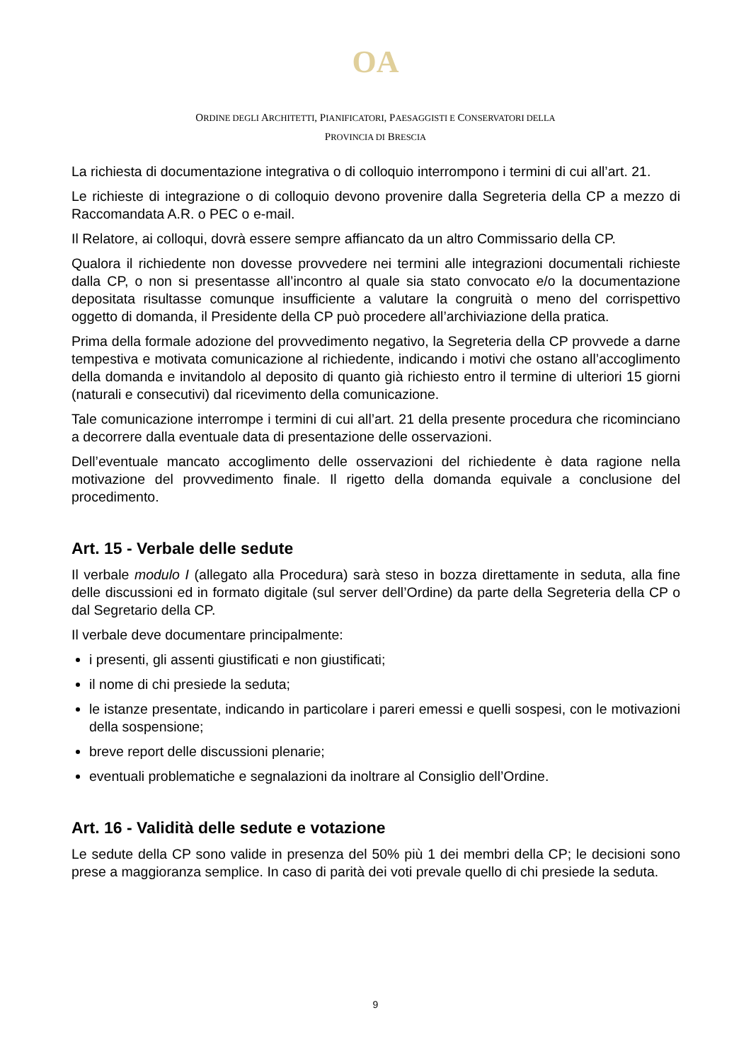OA
ORDINE DEGLI ARCHITETTI, PIANIFICATORI, PAESAGGISTI E CONSERVATORI DELLA
PROVINCIA DI BRESCIA
La richiesta di documentazione integrativa o di colloquio interrompono i termini di cui all’art. 21.
Le richieste di integrazione o di colloquio devono provenire dalla Segreteria della CP a mezzo di Raccomandata A.R. o PEC o e-mail.
Il Relatore, ai colloqui, dovrà essere sempre affiancato da un altro Commissario della CP.
Qualora il richiedente non dovesse provvedere nei termini alle integrazioni documentali richieste dalla CP, o non si presentasse all’incontro al quale sia stato convocato e/o la documentazione depositata risultasse comunque insufficiente a valutare la congruità o meno del corrispettivo oggetto di domanda, il Presidente della CP può procedere all’archiviazione della pratica.
Prima della formale adozione del provvedimento negativo, la Segreteria della CP provvede a darne tempestiva e motivata comunicazione al richiedente, indicando i motivi che ostano all’accoglimento della domanda e invitandolo al deposito di quanto già richiesto entro il termine di ulteriori 15 giorni (naturali e consecutivi) dal ricevimento della comunicazione.
Tale comunicazione interrompe i termini di cui all’art. 21 della presente procedura che ricominciano a decorrere dalla eventuale data di presentazione delle osservazioni.
Dell’eventuale mancato accoglimento delle osservazioni del richiedente è data ragione nella motivazione del provvedimento finale. Il rigetto della domanda equivale a conclusione del procedimento.
Art. 15 - Verbale delle sedute
Il verbale modulo I (allegato alla Procedura) sarà steso in bozza direttamente in seduta, alla fine delle discussioni ed in formato digitale (sul server dell’Ordine) da parte della Segreteria della CP o dal Segretario della CP.
Il verbale deve documentare principalmente:
i presenti, gli assenti giustificati e non giustificati;
il nome di chi presiede la seduta;
le istanze presentate, indicando in particolare i pareri emessi e quelli sospesi, con le motivazioni della sospensione;
breve report delle discussioni plenarie;
eventuali problematiche e segnalazioni da inoltrare al Consiglio dell’Ordine.
Art. 16 - Validità delle sedute e votazione
Le sedute della CP sono valide in presenza del 50% più 1 dei membri della CP; le decisioni sono prese a maggioranza semplice. In caso di parità dei voti prevale quello di chi presiede la seduta.
9